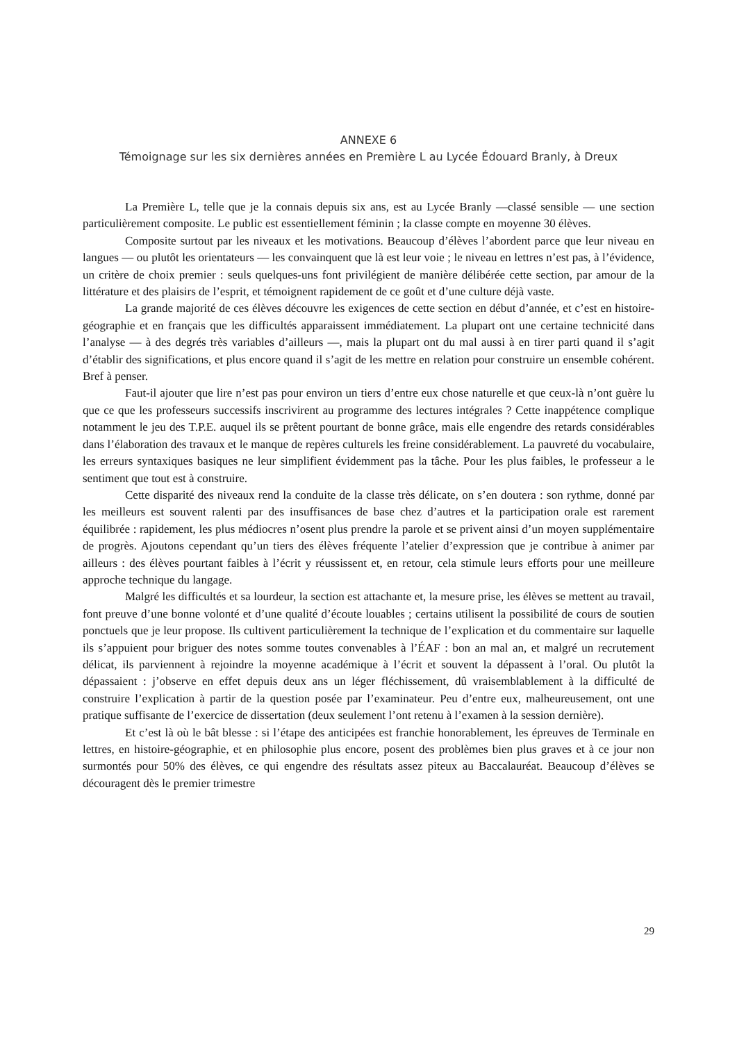ANNEXE 6
Témoignage sur les six dernières années en Première L au Lycée Édouard Branly, à Dreux
La Première L, telle que je la connais depuis six ans, est au Lycée Branly —classé sensible — une section particulièrement composite. Le public est essentiellement féminin ; la classe compte en moyenne 30 élèves.
Composite surtout par les niveaux et les motivations. Beaucoup d’élèves l’abordent parce que leur niveau en langues — ou plutôt les orientateurs — les convainquent que là est leur voie ; le niveau en lettres n’est pas, à l’évidence, un critère de choix premier : seuls quelques-uns font privilégient de manière délibérée cette section, par amour de la littérature et des plaisirs de l’esprit, et témoignent rapidement de ce goût et d’une culture déjà vaste.
La grande majorité de ces élèves découvre les exigences de cette section en début d’année, et c’est en histoire-géographie et en français que les difficultés apparaissent immédiatement. La plupart ont une certaine technicité dans l’analyse — à des degrés très variables d’ailleurs —, mais la plupart ont du mal aussi à en tirer parti quand il s’agit d’établir des significations, et plus encore quand il s’agit de les mettre en relation pour construire un ensemble cohérent. Bref à penser.
Faut-il ajouter que lire n’est pas pour environ un tiers d’entre eux chose naturelle et que ceux-là n’ont guère lu que ce que les professeurs successifs inscrivirent au programme des lectures intégrales ? Cette inappétence complique notamment le jeu des T.P.E. auquel ils se prêtent pourtant de bonne grâce, mais elle engendre des retards considérables dans l’élaboration des travaux et le manque de repères culturels les freine considérablement. La pauvreté du vocabulaire, les erreurs syntaxiques basiques ne leur simplifient évidemment pas la tâche. Pour les plus faibles, le professeur a le sentiment que tout est à construire.
Cette disparité des niveaux rend la conduite de la classe très délicate, on s’en doutera : son rythme, donné par les meilleurs est souvent ralenti par des insuffisances de base chez d’autres et la participation orale est rarement équilibrée : rapidement, les plus médiocres n’osent plus prendre la parole et se privent ainsi d’un moyen supplémentaire de progrès. Ajoutons cependant qu’un tiers des élèves fréquente l’atelier d’expression que je contribue à animer par ailleurs : des élèves pourtant faibles à l’écrit y réussissent et, en retour, cela stimule leurs efforts pour une meilleure approche technique du langage.
Malgré les difficultés et sa lourdeur, la section est attachante et, la mesure prise, les élèves se mettent au travail, font preuve d’une bonne volonté et d’une qualité d’écoute louables ; certains utilisent la possibilité de cours de soutien ponctuels que je leur propose. Ils cultivent particulièrement la technique de l’explication et du commentaire sur laquelle ils s’appuient pour briguer des notes somme toutes convenables à l’ÉAF : bon an mal an, et malgré un recrutement délicat, ils parviennent à rejoindre la moyenne académique à l’écrit et souvent la dépassent à l’oral. Ou plutôt la dépassaient : j’observe en effet depuis deux ans un léger fléchissement, dû vraisemblablement à la difficulté de construire l’explication à partir de la question posée par l’examinateur. Peu d’entre eux, malheureusement, ont une pratique suffisante de l’exercice de dissertation (deux seulement l’ont retenu à l’examen à la session dernière).
Et c’est là où le bât blesse : si l’étape des anticipées est franchie honorablement, les épreuves de Terminale en lettres, en histoire-géographie, et en philosophie plus encore, posent des problèmes bien plus graves et à ce jour non surmontés pour 50% des élèves, ce qui engendre des résultats assez piteux au Baccalauréat. Beaucoup d’élèves se découragent dès le premier trimestre
29